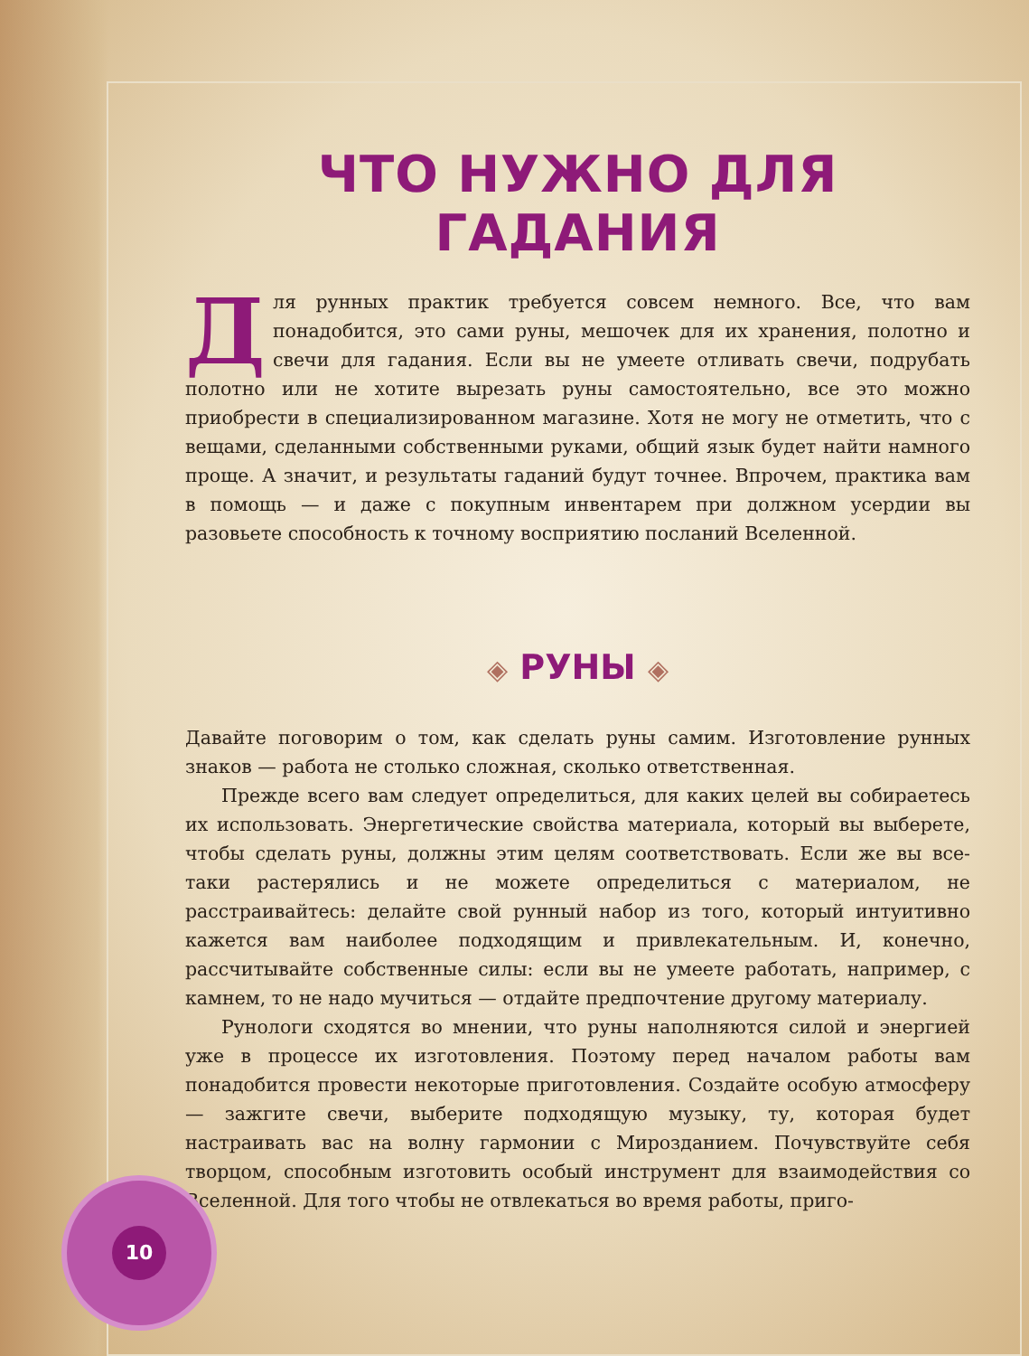ЧТО НУЖНО ДЛЯ ГАДАНИЯ
Для рунных практик требуется совсем немного. Все, что вам понадобится, это сами руны, мешочек для их хранения, полотно и свечи для гадания. Если вы не умеете отливать свечи, подрубать полотно или не хотите вырезать руны самостоятельно, все это можно приобрести в специализированном магазине. Хотя не могу не отметить, что с вещами, сделанными собственными руками, общий язык будет найти намного проще. А значит, и результаты гаданий будут точнее. Впрочем, практика вам в помощь — и даже с покупным инвентарем при должном усердии вы разовьете способность к точному восприятию посланий Вселенной.
◈ РУНЫ ◈
Давайте поговорим о том, как сделать руны самим. Изготовление рунных знаков — работа не столько сложная, сколько ответственная.
Прежде всего вам следует определиться, для каких целей вы собираетесь их использовать. Энергетические свойства материала, который вы выберете, чтобы сделать руны, должны этим целям соответствовать. Если же вы все-таки растерялись и не можете определиться с материалом, не расстраивайтесь: делайте свой рунный набор из того, который интуитивно кажется вам наиболее подходящим и привлекательным. И, конечно, рассчитывайте собственные силы: если вы не умеете работать, например, с камнем, то не надо мучиться — отдайте предпочтение другому материалу.
Рунологи сходятся во мнении, что руны наполняются силой и энергией уже в процессе их изготовления. Поэтому перед началом работы вам понадобится провести некоторые приготовления. Создайте особую атмосферу — зажгите свечи, выберите подходящую музыку, ту, которая будет настраивать вас на волну гармонии с Мирозданием. Почувствуйте себя творцом, способным изготовить особый инструмент для взаимодействия со Вселенной. Для того чтобы не отвлекаться во время работы, приго-
10